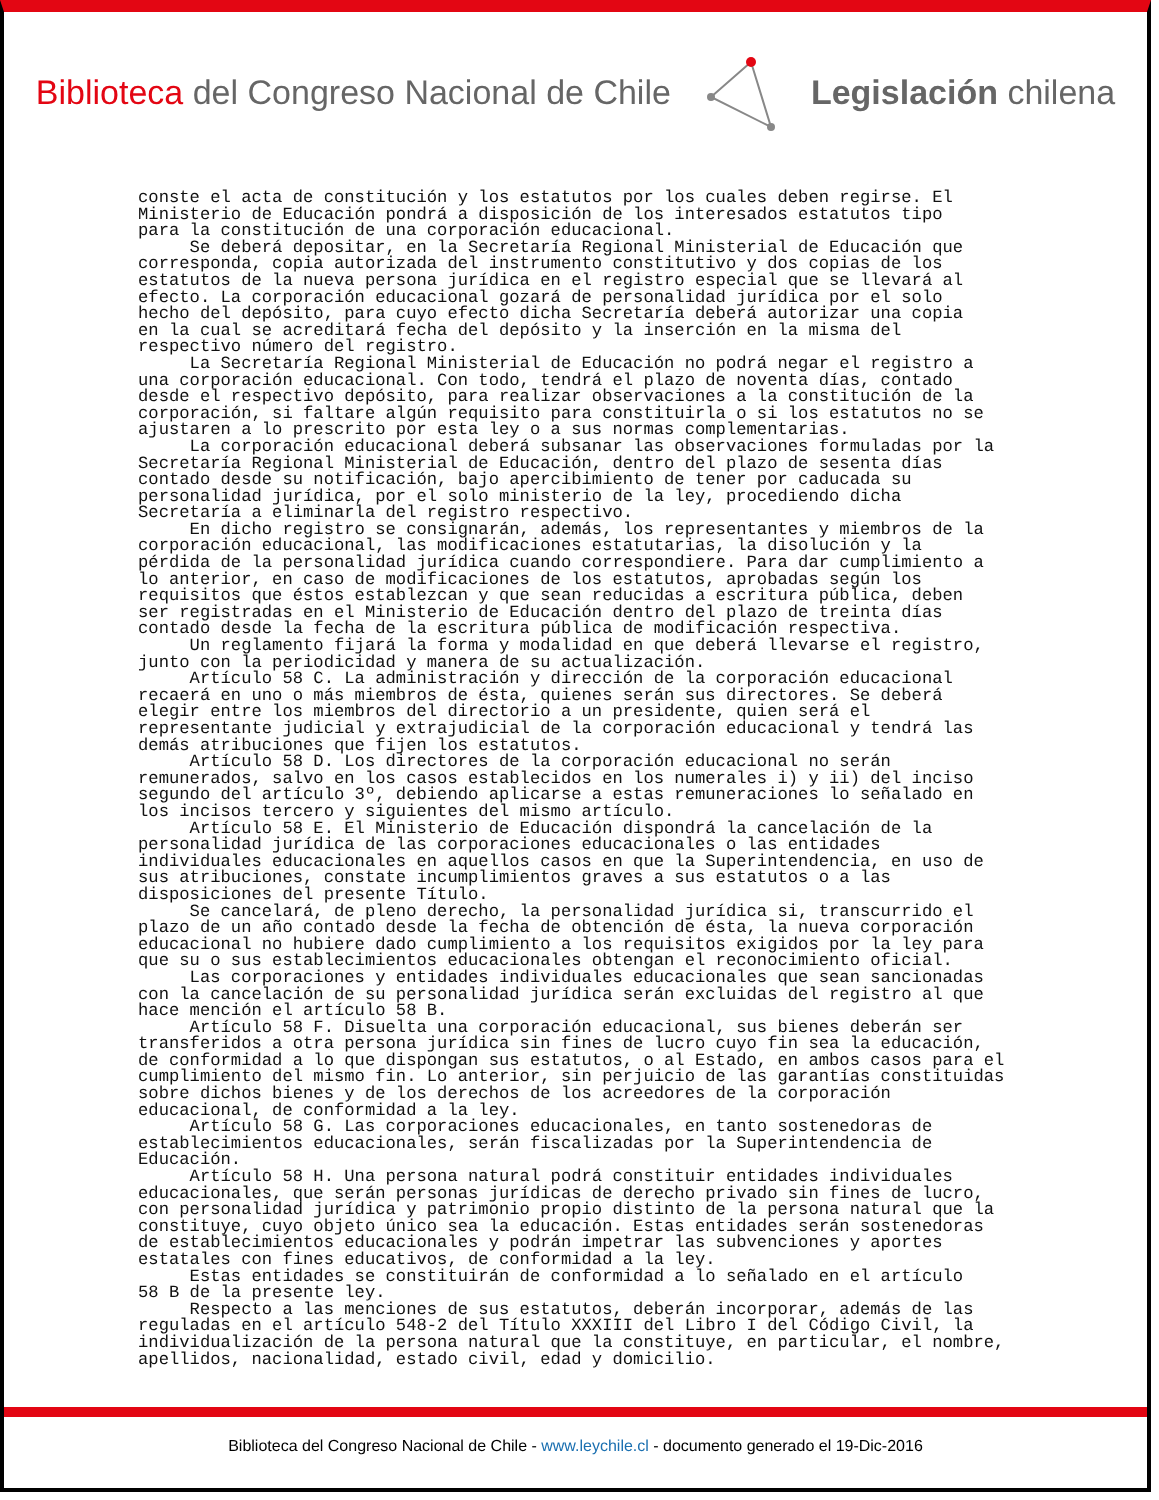Biblioteca del Congreso Nacional de Chile
Legislación chilena
conste el acta de constitución y los estatutos por los cuales deben regirse. El Ministerio de Educación pondrá a disposición de los interesados estatutos tipo para la constitución de una corporación educacional. Se deberá depositar, en la Secretaría Regional Ministerial de Educación que corresponda, copia autorizada del instrumento constitutivo y dos copias de los estatutos de la nueva persona jurídica en el registro especial que se llevará al efecto. La corporación educacional gozará de personalidad jurídica por el solo hecho del depósito, para cuyo efecto dicha Secretaría deberá autorizar una copia en la cual se acreditará fecha del depósito y la inserción en la misma del respectivo número del registro. La Secretaría Regional Ministerial de Educación no podrá negar el registro a una corporación educacional. Con todo, tendrá el plazo de noventa días, contado desde el respectivo depósito, para realizar observaciones a la constitución de la corporación, si faltare algún requisito para constituirla o si los estatutos no se ajustaren a lo prescrito por esta ley o a sus normas complementarias. La corporación educacional deberá subsanar las observaciones formuladas por la Secretaría Regional Ministerial de Educación, dentro del plazo de sesenta días contado desde su notificación, bajo apercibimiento de tener por caducada su personalidad jurídica, por el solo ministerio de la ley, procediendo dicha Secretaría a eliminarla del registro respectivo. En dicho registro se consignarán, además, los representantes y miembros de la corporación educacional, las modificaciones estatutarias, la disolución y la pérdida de la personalidad jurídica cuando correspondiere. Para dar cumplimiento a lo anterior, en caso de modificaciones de los estatutos, aprobadas según los requisitos que éstos establezcan y que sean reducidas a escritura pública, deben ser registradas en el Ministerio de Educación dentro del plazo de treinta días contado desde la fecha de la escritura pública de modificación respectiva. Un reglamento fijará la forma y modalidad en que deberá llevarse el registro, junto con la periodicidad y manera de su actualización. Artículo 58 C. La administración y dirección de la corporación educacional recaerá en uno o más miembros de ésta, quienes serán sus directores. Se deberá elegir entre los miembros del directorio a un presidente, quien será el representante judicial y extrajudicial de la corporación educacional y tendrá las demás atribuciones que fijen los estatutos. Artículo 58 D. Los directores de la corporación educacional no serán remunerados, salvo en los casos establecidos en los numerales i) y ii) del inciso segundo del artículo 3º, debiendo aplicarse a estas remuneraciones lo señalado en los incisos tercero y siguientes del mismo artículo. Artículo 58 E. El Ministerio de Educación dispondrá la cancelación de la personalidad jurídica de las corporaciones educacionales o las entidades individuales educacionales en aquellos casos en que la Superintendencia, en uso de sus atribuciones, constate incumplimientos graves a sus estatutos o a las disposiciones del presente Título. Se cancelará, de pleno derecho, la personalidad jurídica si, transcurrido el plazo de un año contado desde la fecha de obtención de ésta, la nueva corporación educacional no hubiere dado cumplimiento a los requisitos exigidos por la ley para que su o sus establecimientos educacionales obtengan el reconocimiento oficial. Las corporaciones y entidades individuales educacionales que sean sancionadas con la cancelación de su personalidad jurídica serán excluidas del registro al que hace mención el artículo 58 B. Artículo 58 F. Disuelta una corporación educacional, sus bienes deberán ser transferidos a otra persona jurídica sin fines de lucro cuyo fin sea la educación, de conformidad a lo que dispongan sus estatutos, o al Estado, en ambos casos para el cumplimiento del mismo fin. Lo anterior, sin perjuicio de las garantías constituidas sobre dichos bienes y de los derechos de los acreedores de la corporación educacional, de conformidad a la ley. Artículo 58 G. Las corporaciones educacionales, en tanto sostenedoras de establecimientos educacionales, serán fiscalizadas por la Superintendencia de Educación. Artículo 58 H. Una persona natural podrá constituir entidades individuales educacionales, que serán personas jurídicas de derecho privado sin fines de lucro, con personalidad jurídica y patrimonio propio distinto de la persona natural que la constituye, cuyo objeto único sea la educación. Estas entidades serán sostenedoras de establecimientos educacionales y podrán impetrar las subvenciones y aportes estatales con fines educativos, de conformidad a la ley. Estas entidades se constituirán de conformidad a lo señalado en el artículo 58 B de la presente ley. Respecto a las menciones de sus estatutos, deberán incorporar, además de las reguladas en el artículo 548-2 del Título XXXIII del Libro I del Código Civil, la individualización de la persona natural que la constituye, en particular, el nombre, apellidos, nacionalidad, estado civil, edad y domicilio.
Biblioteca del Congreso Nacional de Chile - www.leychile.cl - documento generado el 19-Dic-2016